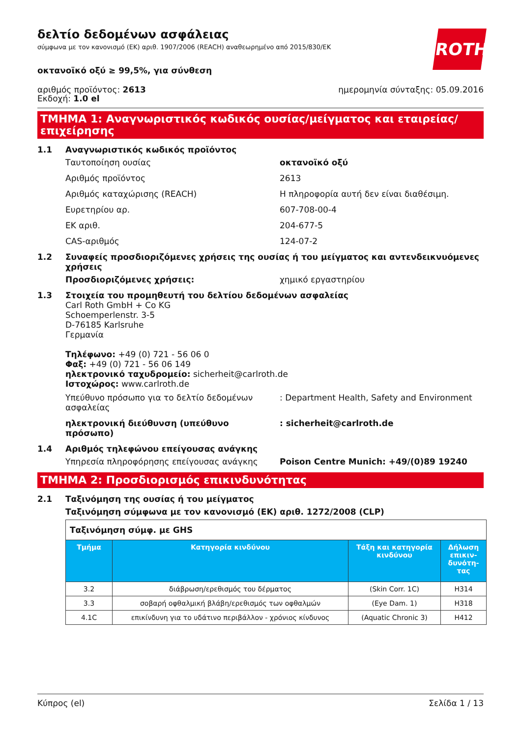ROTH
δελτίο δεδομένων ασφάλειας
σύμφωνα με τον κανονισμό (ΕΚ) αριθ. 1907/2006 (REACH) αναθεωρημένο από 2015/830/ΕΚ
οκτανοϊκό οξύ ≥ 99,5%, για σύνθεση
αριθμός προϊόντος: 2613
Εκδοχή: 1.0 el
ημερομηνία σύνταξης: 05.09.2016
ΤΜΗΜΑ 1: Αναγνωριστικός κωδικός ουσίας/μείγματος και εταιρείας/επιχείρησης
1.1 Αναγνωριστικός κωδικός προϊόντος
Ταυτοποίηση ουσίας οκτανοϊκό οξύ
Αριθμός προϊόντος 2613
Αριθμός καταχώρισης (REACH) Η πληροφορία αυτή δεν είναι διαθέσιμη.
Ευρετηρίου αρ. 607-708-00-4
ΕΚ αριθ. 204-677-5
CAS-αριθμός 124-07-2
1.2 Συναφείς προσδιοριζόμενες χρήσεις της ουσίας ή του μείγματος και αντενδεικνυόμενες χρήσεις
Προσδιοριζόμενες χρήσεις: χημικό εργαστηρίου
1.3 Στοιχεία του προμηθευτή του δελτίου δεδομένων ασφαλείας
Carl Roth GmbH + Co KG
Schoemperlenstr. 3-5
D-76185 Karlsruhe
Γερμανία
Τηλέφωνο: +49 (0) 721 - 56 06 0
Φαξ: +49 (0) 721 - 56 06 149
ηλεκτρονικό ταχυδρομείο: sicherheit@carlroth.de
Ιστοχώρος: www.carlroth.de
Υπεύθυνο πρόσωπο για το δελτίο δεδομένων ασφαλείας
: Department Health, Safety and Environment
ηλεκτρονική διεύθυνση (υπεύθυνο πρόσωπο) : sicherheit@carlroth.de
1.4 Αριθμός τηλεφώνου επείγουσας ανάγκης
Υπηρεσία πληροφόρησης επείγουσας ανάγκης Poison Centre Munich: +49/(0)89 19240
ΤΜΗΜΑ 2: Προσδιορισμός επικινδυνότητας
2.1 Ταξινόμηση της ουσίας ή του μείγματος
Ταξινόμηση σύμφωνα με τον κανονισμό (ΕΚ) αριθ. 1272/2008 (CLP)
| Ταξινόμηση σύμφ. με GHS | | | |
| Τμήμα | Κατηγορία κινδύνου | Τάξη και κατηγορία κινδύνου | Δήλωση επικιν-δυνότη-τας |
| 3.2 | διάβρωση/ερεθισμός του δέρματος | (Skin Corr. 1C) | H314 |
| 3.3 | σοβαρή οφθαλμική βλάβη/ερεθισμός των οφθαλμών | (Eye Dam. 1) | H318 |
| 4.1C | επικίνδυνη για το υδάτινο περιβάλλον - χρόνιος κίνδυνος | (Aquatic Chronic 3) | H412 |
Κύπρος (el) Σελίδα 1 / 13